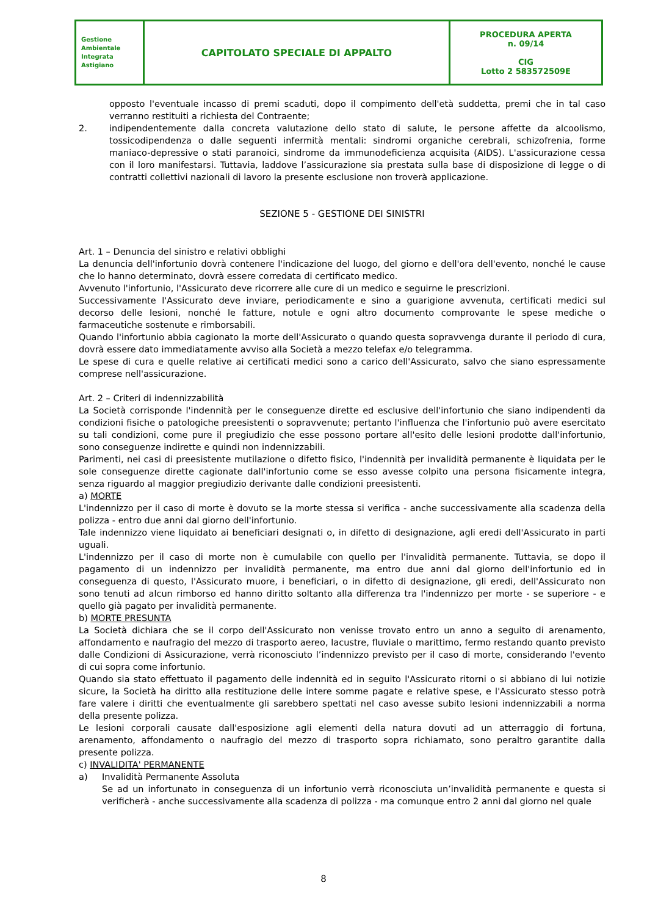| Gestione Ambientale Integrata Astigiano | CAPITOLATO SPECIALE DI APPALTO | PROCEDURA APERTA n. 09/14 CIG Lotto 2 583572509E |
opposto l'eventuale incasso di premi scaduti, dopo il compimento dell'età suddetta, premi che in tal caso verranno restituiti a richiesta del Contraente;
2. indipendentemente dalla concreta valutazione dello stato di salute, le persone affette da alcoolismo, tossicodipendenza o dalle seguenti infermità mentali: sindromi organiche cerebrali, schizofrenia, forme maniaco-depressive o stati paranoici, sindrome da immunodeficienza acquisita (AIDS). L'assicurazione cessa con il loro manifestarsi. Tuttavia, laddove l’assicurazione sia prestata sulla base di disposizione di legge o di contratti collettivi nazionali di lavoro la presente esclusione non troverà applicazione.
SEZIONE 5 - GESTIONE DEI SINISTRI
Art. 1 – Denuncia del sinistro e relativi obblighi
La denuncia dell'infortunio dovrà contenere l'indicazione del luogo, del giorno e dell'ora dell'evento, nonché le cause che lo hanno determinato, dovrà essere corredata di certificato medico.
Avvenuto l'infortunio, l'Assicurato deve ricorrere alle cure di un medico e seguirne le prescrizioni.
Successivamente l'Assicurato deve inviare, periodicamente e sino a guarigione avvenuta, certificati medici sul decorso delle lesioni, nonché le fatture, notule e ogni altro documento comprovante le spese mediche o farmaceutiche sostenute e rimborsabili.
Quando l'infortunio abbia cagionato la morte dell'Assicurato o quando questa sopravvenga durante il periodo di cura, dovrà essere dato immediatamente avviso alla Società a mezzo telefax e/o telegramma.
Le spese di cura e quelle relative ai certificati medici sono a carico dell'Assicurato, salvo che siano espressamente comprese nell'assicurazione.
Art. 2 – Criteri di indennizzabilità
La Società corrisponde l'indennità per le conseguenze dirette ed esclusive dell'infortunio che siano indipendenti da condizioni fisiche o patologiche preesistenti o sopravvenute; pertanto l'influenza che l'infortunio può avere esercitato su tali condizioni, come pure il pregiudizio che esse possono portare all'esito delle lesioni prodotte dall'infortunio, sono conseguenze indirette e quindi non indennizzabili.
Parimenti, nei casi di preesistente mutilazione o difetto fisico, l'indennità per invalidità permanente è liquidata per le sole conseguenze dirette cagionate dall'infortunio come se esso avesse colpito una persona fisicamente integra, senza riguardo al maggior pregiudizio derivante dalle condizioni preesistenti.
a) MORTE
L'indennizzo per il caso di morte è dovuto se la morte stessa si verifica - anche successivamente alla scadenza della polizza - entro due anni dal giorno dell'infortunio.
Tale indennizzo viene liquidato ai beneficiari designati o, in difetto di designazione, agli eredi dell'Assicurato in parti uguali.
L'indennizzo per il caso di morte non è cumulabile con quello per l'invalidità permanente. Tuttavia, se dopo il pagamento di un indennizzo per invalidità permanente, ma entro due anni dal giorno dell'infortunio ed in conseguenza di questo, l'Assicurato muore, i beneficiari, o in difetto di designazione, gli eredi, dell'Assicurato non sono tenuti ad alcun rimborso ed hanno diritto soltanto alla differenza tra l'indennizzo per morte - se superiore - e quello già pagato per invalidità permanente.
b) MORTE PRESUNTA
La Società dichiara che se il corpo dell'Assicurato non venisse trovato entro un anno a seguito di arenamento, affondamento e naufragio del mezzo di trasporto aereo, lacustre, fluviale o marittimo, fermo restando quanto previsto dalle Condizioni di Assicurazione, verrà riconosciuto l’indennizzo previsto per il caso di morte, considerando l'evento di cui sopra come infortunio.
Quando sia stato effettuato il pagamento delle indennità ed in seguito l'Assicurato ritorni o si abbiano di lui notizie sicure, la Società ha diritto alla restituzione delle intere somme pagate e relative spese, e l'Assicurato stesso potrà fare valere i diritti che eventualmente gli sarebbero spettati nel caso avesse subito lesioni indennizzabili a norma della presente polizza.
Le lesioni corporali causate dall'esposizione agli elementi della natura dovuti ad un atterraggio di fortuna, arenamento, affondamento o naufragio del mezzo di trasporto sopra richiamato, sono peraltro garantite dalla presente polizza.
c) INVALIDITA' PERMANENTE
a) Invalidità Permanente Assoluta
Se ad un infortunato in conseguenza di un infortunio verrà riconosciuta un’invalidità permanente e questa si verificherà - anche successivamente alla scadenza di polizza - ma comunque entro 2 anni dal giorno nel quale
8